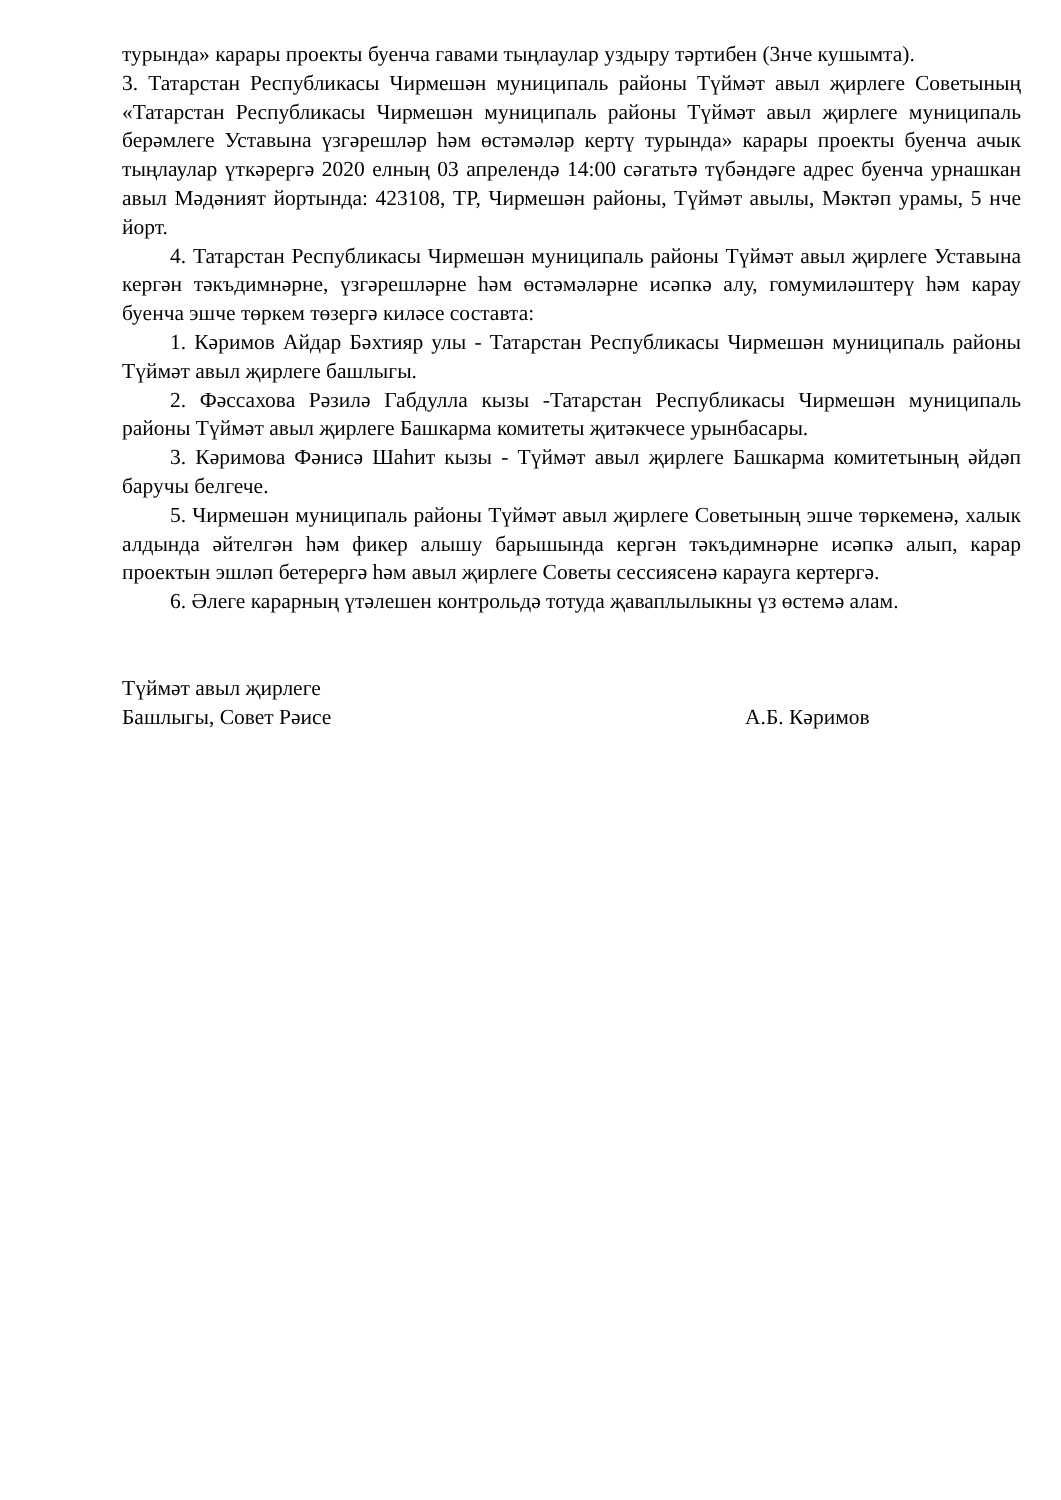турында» карары проекты буенча гавами тыңлаулар уздыру тәртибен (3нче кушымта).
3. Татарстан Республикасы Чирмешән муниципаль районы Түймәт авыл җирлеге Советының «Татарстан Республикасы Чирмешән муниципаль районы Түймәт авыл җирлеге муниципаль берәмлеге Уставына үзгәрешләр һәм өстәмәләр кертү турында» карары проекты буенча ачык тыңлаулар үткәрергә 2020 елның 03 апрелендә 14:00 сәгатьтә түбәндәге адрес буенча урнашкан авыл Мәдәният йортында: 423108, ТР, Чирмешән районы, Түймәт авылы, Мәктәп урамы, 5 нче йорт.
4. Татарстан Республикасы Чирмешән муниципаль районы Түймәт авыл җирлеге Уставына кергән тәкъдимнәрне, үзгәрешләрне һәм өстәмәләрне исәпкә алу, гомумиләштерү һәм карау буенча эшче төркем төзергә киләсе составта:
1. Кәримов Айдар Бәхтияр улы - Татарстан Республикасы Чирмешән муниципаль районы Түймәт авыл җирлеге башлыгы.
2. Фәссахова Рәзилә Габдулла кызы -Татарстан Республикасы Чирмешән муниципаль районы Түймәт авыл җирлеге Башкарма комитеты җитәкчесе урынбасары.
3. Кәримова Фәнисә Шаһит кызы - Түймәт авыл җирлеге Башкарма комитетының әйдәп баручы белгече.
5. Чирмешән муниципаль районы Түймәт авыл җирлеге Советының эшче төркеменә, халык алдында әйтелгән һәм фикер алышу барышында кергән тәкъдимнәрне исәпкә алып, карар проектын эшләп бетерергә һәм авыл җирлеге Советы сессиясенә карауга кертергә.
6. Әлеге карарның үтәлешен контрольдә тотуда җаваплылыкны үз өстемә алам.
Түймәт авыл җирлеге
Башлыгы, Совет Рәисе
А.Б. Кәримов